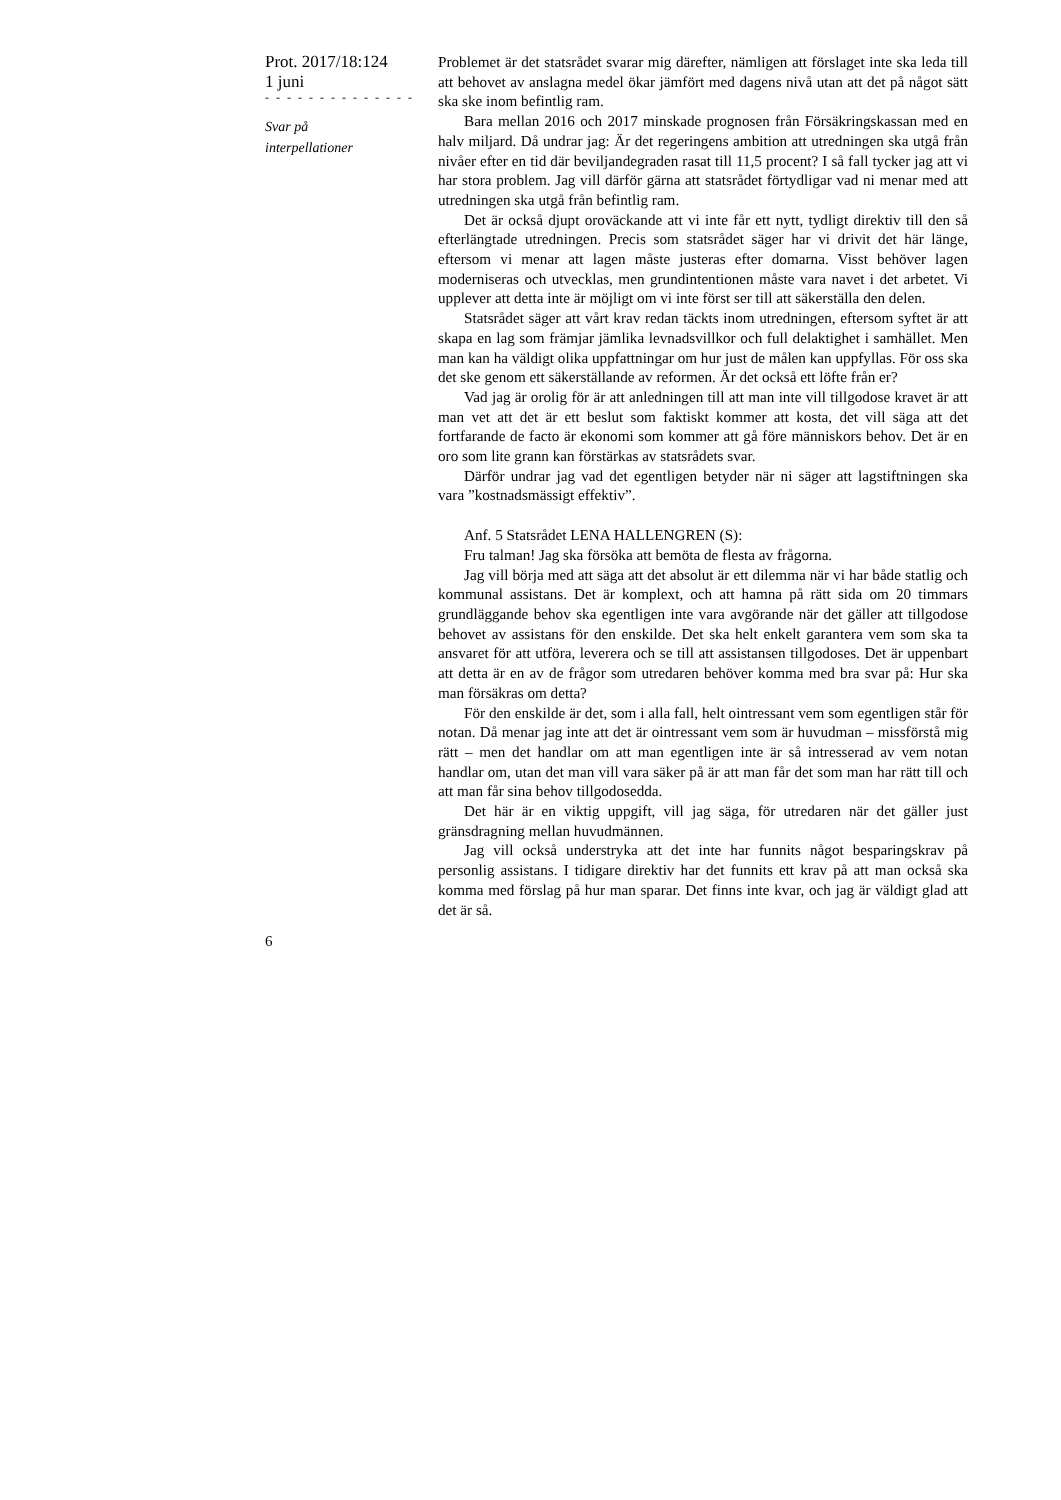Prot. 2017/18:124
1 juni
- - - - - - - - - - - - - -
Svar på
interpellationer
Problemet är det statsrådet svarar mig därefter, nämligen att förslaget inte ska leda till att behovet av anslagna medel ökar jämfört med dagens nivå utan att det på något sätt ska ske inom befintlig ram.
Bara mellan 2016 och 2017 minskade prognosen från Försäkringskassan med en halv miljard. Då undrar jag: Är det regeringens ambition att utredningen ska utgå från nivåer efter en tid där beviljandegraden rasat till 11,5 procent? I så fall tycker jag att vi har stora problem. Jag vill därför gärna att statsrådet förtydligar vad ni menar med att utredningen ska utgå från befintlig ram.
Det är också djupt oroväckande att vi inte får ett nytt, tydligt direktiv till den så efterlängtade utredningen. Precis som statsrådet säger har vi drivit det här länge, eftersom vi menar att lagen måste justeras efter domarna. Visst behöver lagen moderniseras och utvecklas, men grundintentionen måste vara navet i det arbetet. Vi upplever att detta inte är möjligt om vi inte först ser till att säkerställa den delen.
Statsrådet säger att vårt krav redan täckts inom utredningen, eftersom syftet är att skapa en lag som främjar jämlika levnadsvillkor och full delaktighet i samhället. Men man kan ha väldigt olika uppfattningar om hur just de målen kan uppfyllas. För oss ska det ske genom ett säkerställande av reformen. Är det också ett löfte från er?
Vad jag är orolig för är att anledningen till att man inte vill tillgodose kravet är att man vet att det är ett beslut som faktiskt kommer att kosta, det vill säga att det fortfarande de facto är ekonomi som kommer att gå före människors behov. Det är en oro som lite grann kan förstärkas av statsrådets svar.
Därför undrar jag vad det egentligen betyder när ni säger att lagstiftningen ska vara ”kostnadsmässigt effektiv”.
Anf. 5 Statsrådet LENA HALLENGREN (S):
Fru talman! Jag ska försöka att bemöta de flesta av frågorna.
Jag vill börja med att säga att det absolut är ett dilemma när vi har både statlig och kommunal assistans. Det är komplext, och att hamna på rätt sida om 20 timmars grundläggande behov ska egentligen inte vara avgörande när det gäller att tillgodose behovet av assistans för den enskilde. Det ska helt enkelt garantera vem som ska ta ansvaret för att utföra, leverera och se till att assistansen tillgodoses. Det är uppenbart att detta är en av de frågor som utredaren behöver komma med bra svar på: Hur ska man försäkras om detta?
För den enskilde är det, som i alla fall, helt ointressant vem som egentligen står för notan. Då menar jag inte att det är ointressant vem som är huvudman – missförstå mig rätt – men det handlar om att man egentligen inte är så intresserad av vem notan handlar om, utan det man vill vara säker på är att man får det som man har rätt till och att man får sina behov tillgodosedda.
Det här är en viktig uppgift, vill jag säga, för utredaren när det gäller just gränsdragning mellan huvudmännen.
Jag vill också understryka att det inte har funnits något besparingskrav på personlig assistans. I tidigare direktiv har det funnits ett krav på att man också ska komma med förslag på hur man sparar. Det finns inte kvar, och jag är väldigt glad att det är så.
6